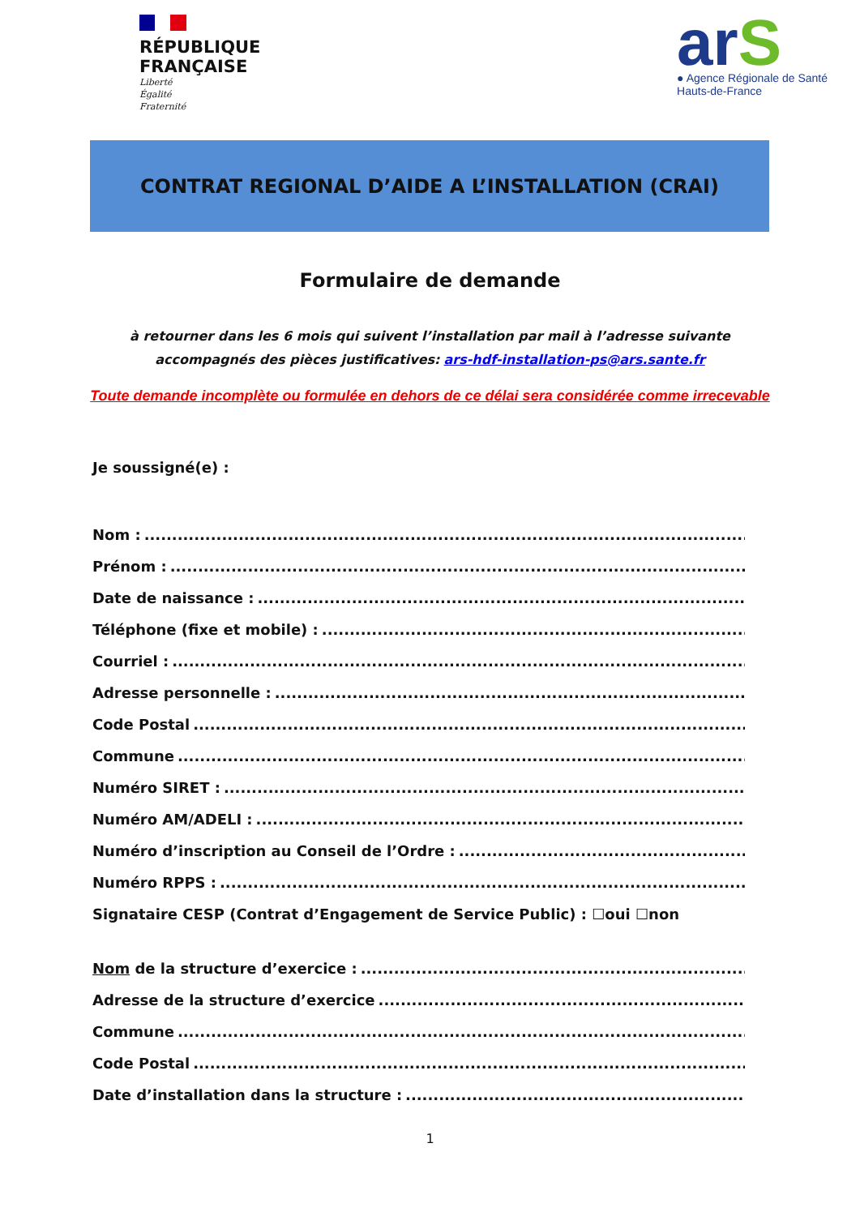RÉPUBLIQUE
FRANÇAISE
Liberté
Égalité
Fraternité
arS
● Agence Régionale de Santé
Hauts-de-France
CONTRAT REGIONAL D’AIDE A L’INSTALLATION (CRAI)
Formulaire de demande
à retourner dans les 6 mois qui suivent l’installation par mail à l’adresse suivante accompagnés des pièces justificatives: ars-hdf-installation-ps@ars.sante.fr
Toute demande incomplète ou formulée en dehors de ce délai sera considérée comme irrecevable
Je soussigné(e) :
Nom :
Prénom :
Date de naissance :
Téléphone (fixe et mobile) :
Courriel :
Adresse personnelle :
Code Postal
Commune
Numéro SIRET :
Numéro AM/ADELI :
Numéro d’inscription au Conseil de l’Ordre :
Numéro RPPS :
Signataire CESP (Contrat d’Engagement de Service Public) : ☐oui ☐non
Nom de la structure d’exercice :
Adresse de la structure d’exercice
Commune
Code Postal
Date d’installation dans la structure :
1